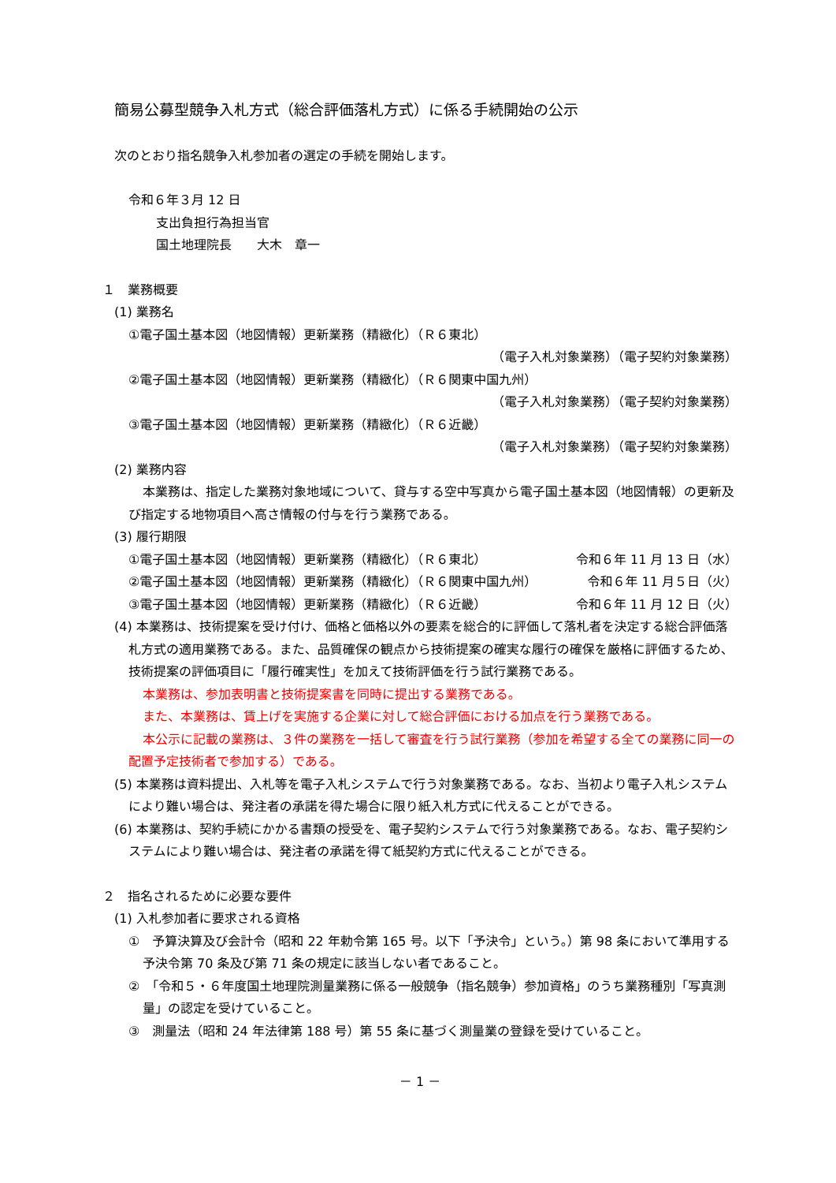簡易公募型競争入札方式（総合評価落札方式）に係る手続開始の公示
次のとおり指名競争入札参加者の選定の手続を開始します。
令和６年３月 12 日
支出負担行為担当官
国土地理院長　　大木　章一
１　業務概要
(1) 業務名
①電子国土基本図（地図情報）更新業務（精緻化）（Ｒ６東北）
（電子入札対象業務）（電子契約対象業務）
②電子国土基本図（地図情報）更新業務（精緻化）（Ｒ６関東中国九州）
（電子入札対象業務）（電子契約対象業務）
③電子国土基本図（地図情報）更新業務（精緻化）（Ｒ６近畿）
（電子入札対象業務）（電子契約対象業務）
(2) 業務内容
本業務は、指定した業務対象地域について、貸与する空中写真から電子国土基本図（地図情報）の更新及び指定する地物項目へ高さ情報の付与を行う業務である。
(3) 履行期限
①電子国土基本図（地図情報）更新業務（精緻化）（Ｒ６東北） 令和６年 11 月 13 日（水）
②電子国土基本図（地図情報）更新業務（精緻化）（Ｒ６関東中国九州） 令和６年 11 月５日（火）
③電子国土基本図（地図情報）更新業務（精緻化）（Ｒ６近畿） 令和６年 11 月 12 日（火）
(4) 本業務は、技術提案を受け付け、価格と価格以外の要素を総合的に評価して落札者を決定する総合評価落札方式の適用業務である。また、品質確保の観点から技術提案の確実な履行の確保を厳格に評価するため、技術提案の評価項目に「履行確実性」を加えて技術評価を行う試行業務である。
本業務は、参加表明書と技術提案書を同時に提出する業務である。
また、本業務は、賃上げを実施する企業に対して総合評価における加点を行う業務である。
本公示に記載の業務は、３件の業務を一括して審査を行う試行業務（参加を希望する全ての業務に同一の配置予定技術者で参加する）である。
(5) 本業務は資料提出、入札等を電子入札システムで行う対象業務である。なお、当初より電子入札システムにより難い場合は、発注者の承諾を得た場合に限り紙入札方式に代えることができる。
(6) 本業務は、契約手続にかかる書類の授受を、電子契約システムで行う対象業務である。なお、電子契約システムにより難い場合は、発注者の承諾を得て紙契約方式に代えることができる。
２　指名されるために必要な要件
(1) 入札参加者に要求される資格
①　予算決算及び会計令（昭和 22 年勅令第 165 号。以下「予決令」という。）第 98 条において準用する予決令第 70 条及び第 71 条の規定に該当しない者であること。
②　「令和５・６年度国土地理院測量業務に係る一般競争（指名競争）参加資格」のうち業務種別「写真測量」の認定を受けていること。
③　測量法（昭和 24 年法律第 188 号）第 55 条に基づく測量業の登録を受けていること。
－ 1 －